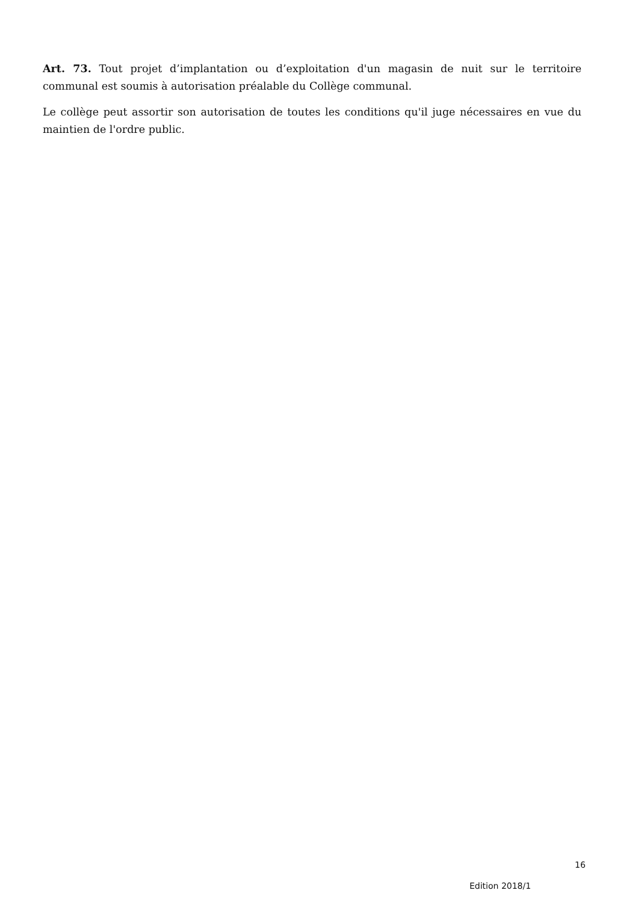Art. 73. Tout projet d’implantation ou d’exploitation d'un magasin de nuit sur le territoire communal est soumis à autorisation préalable du Collège communal.
Le collège peut assortir son autorisation de toutes les conditions qu'il juge nécessaires en vue du maintien de l'ordre public.
16
Edition 2018/1